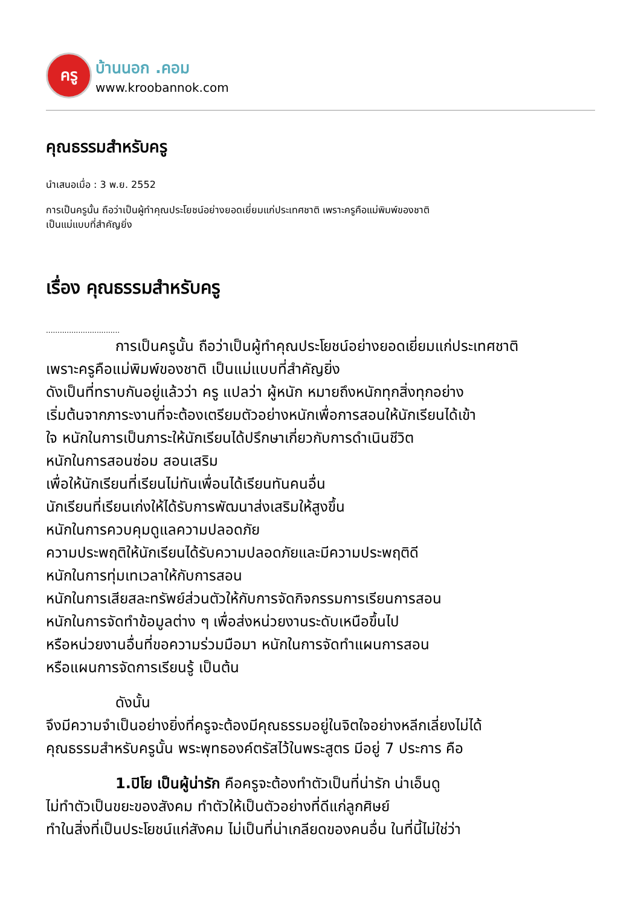ครู
บ้านนอก .คอม
www.kroobannok.com
คุณธรรมสำหรับครู
นำเสนอเมื่อ : 3 พ.ย. 2552
การเป็นครูนั้น ถือว่าเป็นผู้ทำคุณประโยชน์อย่างยอดเยี่ยมแก่ประเทศชาติ เพราะครูคือแม่พิมพ์ของชาติ
เป็นแม่แบบที่สำคัญยิ่ง
เรื่อง คุณธรรมสำหรับครู
................................
การเป็นครูนั้น ถือว่าเป็นผู้ทำคุณประโยชน์อย่างยอดเยี่ยมแก่ประเทศชาติ
เพราะครูคือแม่พิมพ์ของชาติ เป็นแม่แบบที่สำคัญยิ่ง
ดังเป็นที่ทราบกันอยู่แล้วว่า ครู แปลว่า ผู้หนัก หมายถึงหนักทุกสิ่งทุกอย่าง
เริ่มต้นจากภาระงานที่จะต้องเตรียมตัวอย่างหนักเพื่อการสอนให้นักเรียนได้เข้า
ใจ หนักในการเป็นภาระให้นักเรียนได้ปรึกษาเกี่ยวกับการดำเนินชีวิต
หนักในการสอนซ่อม สอนเสริม
เพื่อให้นักเรียนที่เรียนไม่ทันเพื่อนได้เรียนทันคนอื่น
นักเรียนที่เรียนเก่งให้ได้รับการพัฒนาส่งเสริมให้สูงขึ้น
หนักในการควบคุมดูแลความปลอดภัย
ความประพฤติให้นักเรียนได้รับความปลอดภัยและมีความประพฤติดี
หนักในการทุ่มเทเวลาให้กับการสอน
หนักในการเสียสละทรัพย์ส่วนตัวให้กับการจัดกิจกรรมการเรียนการสอน
หนักในการจัดทำข้อมูลต่าง ๆ เพื่อส่งหน่วยงานระดับเหนือขึ้นไป
หรือหน่วยงานอื่นที่ขอความร่วมมือมา หนักในการจัดทำแผนการสอน
หรือแผนการจัดการเรียนรู้ เป็นต้น
ดังนั้น
จึงมีความจำเป็นอย่างยิ่งที่ครูจะต้องมีคุณธรรมอยู่ในจิตใจอย่างหลีกเลี่ยงไม่ได้
คุณธรรมสำหรับครูนั้น พระพุทธองค์ตรัสไว้ในพระสูตร มีอยู่ 7 ประการ คือ
1.ปิโย เป็นผู้น่ารัก คือครูจะต้องทำตัวเป็นที่น่ารัก น่าเอ็นดู
ไม่ทำตัวเป็นขยะของสังคม ทำตัวให้เป็นตัวอย่างที่ดีแก่ลูกศิษย์
ทำในสิ่งที่เป็นประโยชน์แก่สังคม ไม่เป็นที่น่าเกลียดของคนอื่น ในที่นี้ไม่ใช่ว่า